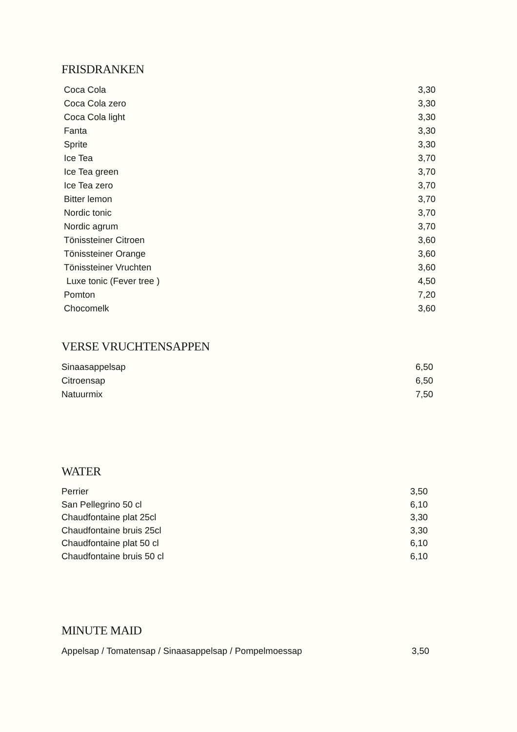FRISDRANKEN
| Coca Cola | 3,30 |
| Coca Cola zero | 3,30 |
| Coca Cola light | 3,30 |
| Fanta | 3,30 |
| Sprite | 3,30 |
| Ice Tea | 3,70 |
| Ice Tea green | 3,70 |
| Ice Tea zero | 3,70 |
| Bitter lemon | 3,70 |
| Nordic tonic | 3,70 |
| Nordic agrum | 3,70 |
| Tönissteiner Citroen | 3,60 |
| Tönissteiner Orange | 3,60 |
| Tönissteiner Vruchten | 3,60 |
| Luxe tonic (Fever tree ) | 4,50 |
| Pomton | 7,20 |
| Chocomelk | 3,60 |
VERSE VRUCHTENSAPPEN
| Sinaasappelsap | 6,50 |
| Citroensap | 6,50 |
| Natuurmix | 7,50 |
WATER
| Perrier | 3,50 |
| San Pellegrino 50 cl | 6,10 |
| Chaudfontaine plat 25cl | 3,30 |
| Chaudfontaine bruis 25cl | 3,30 |
| Chaudfontaine plat 50 cl | 6,10 |
| Chaudfontaine bruis 50 cl | 6,10 |
MINUTE MAID
| Appelsap / Tomatensap / Sinaasappelsap / Pompelmoessap | 3,50 |